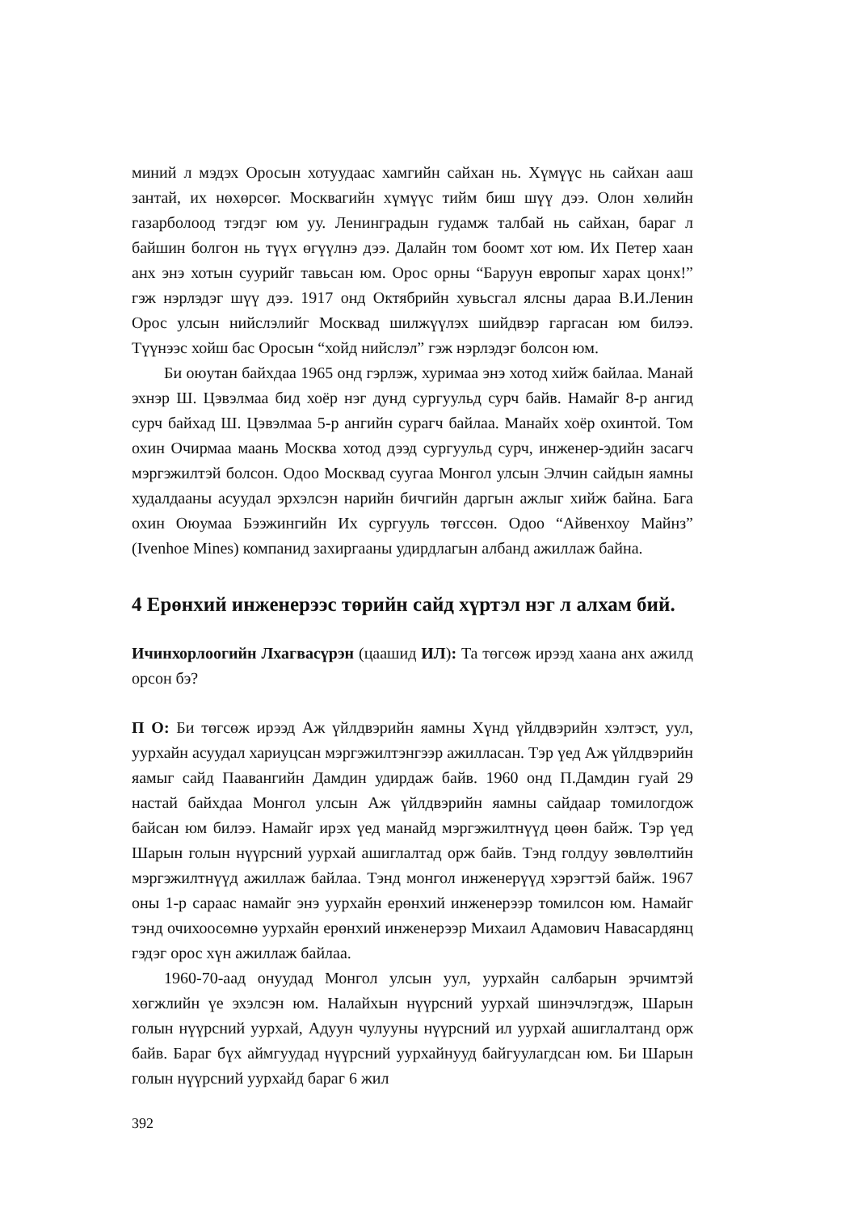миний л мэдэх Оросын хотуудаас хамгийн сайхан нь. Хүмүүс нь сайхан ааш зантай, их нөхөрсөг. Москвагийн хүмүүс тийм биш шүү дээ. Олон хөлийн газарболоод тэгдэг юм уу. Ленинградын гудамж талбай нь сайхан, бараг л байшин болгон нь түүх өгүүлнэ дээ. Далайн том боомт хот юм. Их Петер хаан анх энэ хотын суурийг тавьсан юм. Орос орны “Баруун европыг харах цонх!” гэж нэрлэдэг шүү дээ. 1917 онд Октябрийн хувьсгал ялсны дараа В.И.Ленин Орос улсын нийслэлийг Москвад шилжүүлэх шийдвэр гаргасан юм билээ. Түүнээс хойш бас Оросын “хойд нийслэл” гэж нэрлэдэг болсон юм.
Би оюутан байхдаа 1965 онд гэрлэж, хуримаа энэ хотод хийж байлаа. Манай эхнэр Ш. Цэвэлмаа бид хоёр нэг дунд сургуульд сурч байв. Намайг 8-р ангид сурч байхад Ш. Цэвэлмаа 5-р ангийн сурагч байлаа. Манайх хоёр охинтой. Том охин Очирмаа маань Москва хотод дээд сургуульд сурч, инженер-эдийн засагч мэргэжилтэй болсон. Одоо Москвад суугаа Монгол улсын Элчин сайдын яамны худалдааны асуудал эрхэлсэн нарийн бичгийн даргын ажлыг хийж байна. Бага охин Оюумаа Бээжингийн Их сургууль төгссөн. Одоо “Айвенхоу Майнз” (Ivenhoe Mines) компанид захиргааны удирдлагын албанд ажиллаж байна.
4 Ерөнхий инженерээс төрийн сайд хүртэл нэг л алхам бий.
Ичинхорлоогийн Лхагвасүрэн (цаашид ИЛ): Та төгсөж ирээд хаана анх ажилд орсон бэ?
П О: Би төгсөж ирээд Аж үйлдвэрийн яамны Хүнд үйлдвэрийн хэлтэст, уул, уурхайн асуудал хариуцсан мэргэжилтэнгээр ажилласан. Тэр үед Аж үйлдвэрийн яамыг сайд Паавангийн Дамдин удирдаж байв. 1960 онд П.Дамдин гуай 29 настай байхдаа Монгол улсын Аж үйлдвэрийн яамны сайдаар томилогдож байсан юм билээ. Намайг ирэх үед манайд мэргэжилтнүүд цөөн байж. Тэр үед Шарын голын нүүрсний уурхай ашиглалтад орж байв. Тэнд голдуу зөвлөлтийн мэргэжилтнүүд ажиллаж байлаа. Тэнд монгол инженерүүд хэрэгтэй байж. 1967 оны 1-р сараас намайг энэ уурхайн ерөнхий инженерээр томилсон юм. Намайг тэнд очихоосөмнө уурхайн ерөнхий инженерээр Михаил Адамович Навасардянц гэдэг орос хүн ажиллаж байлаа.
1960-70-аад онуудад Монгол улсын уул, уурхайн салбарын эрчимтэй хөгжлийн үе эхэлсэн юм. Налайхын нүүрсний уурхай шинэчлэгдэж, Шарын голын нүүрсний уурхай, Адуун чулууны нүүрсний ил уурхай ашиглалтанд орж байв. Бараг бүх аймгуудад нүүрсний уурхайнууд байгуулагдсан юм. Би Шарын голын нүүрсний уурхайд бараг 6 жил
392